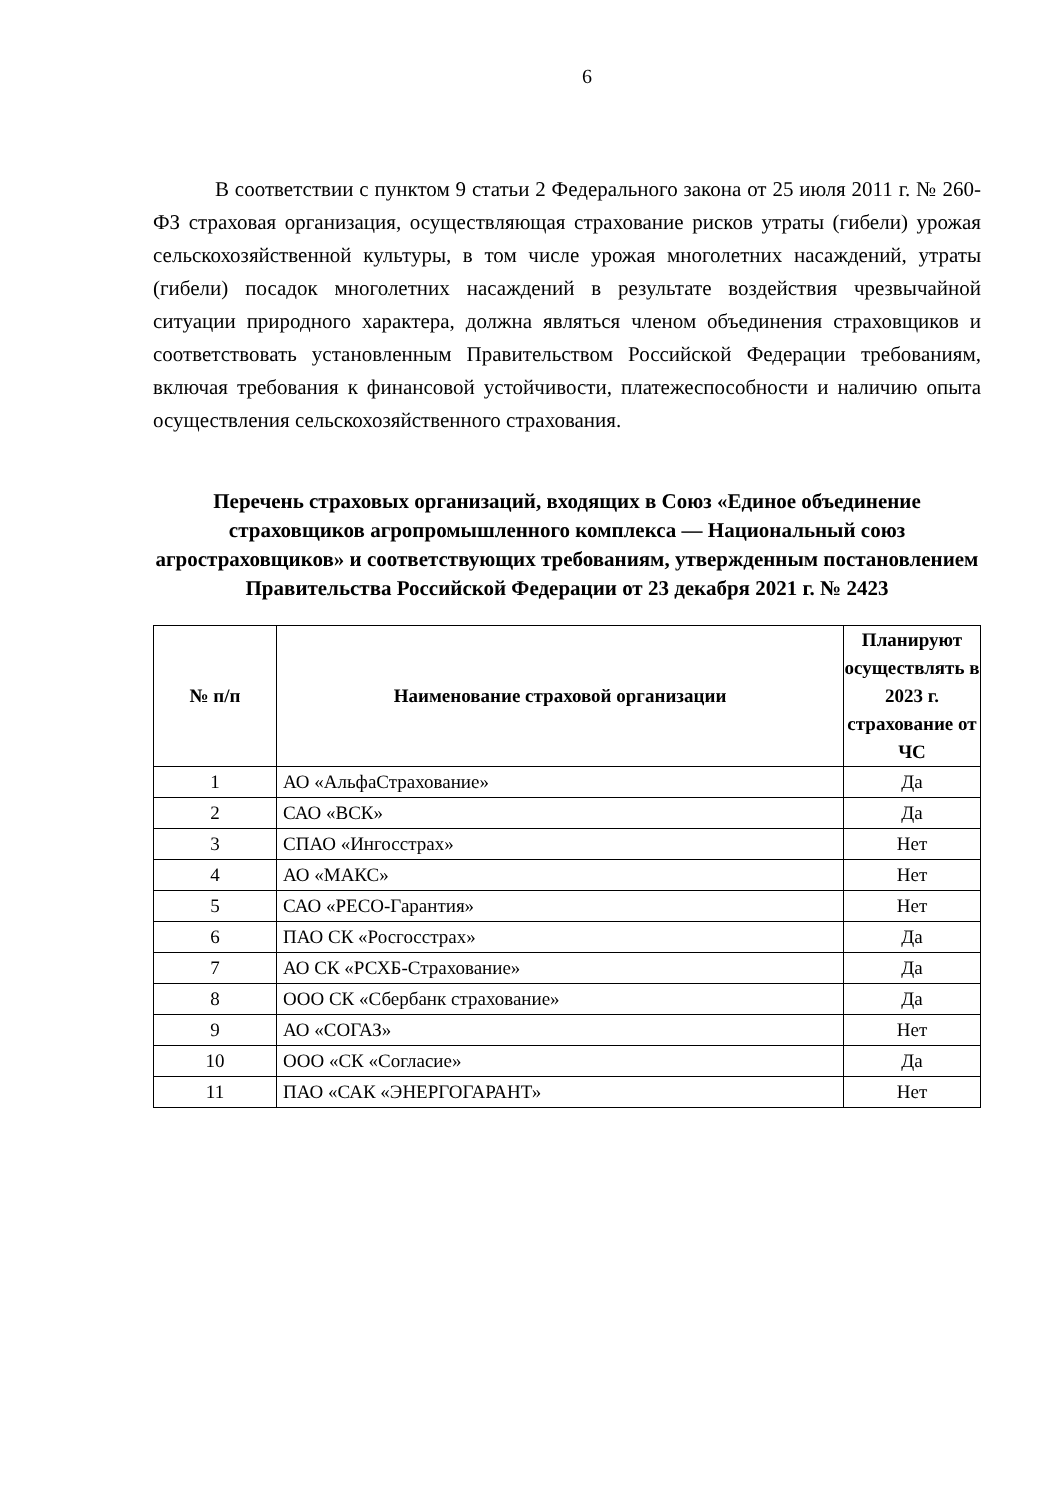6
В соответствии с пунктом 9 статьи 2 Федерального закона от 25 июля 2011 г. № 260-ФЗ страховая организация, осуществляющая страхование рисков утраты (гибели) урожая сельскохозяйственной культуры, в том числе урожая многолетних насаждений, утраты (гибели) посадок многолетних насаждений в результате воздействия чрезвычайной ситуации природного характера, должна являться членом объединения страховщиков и соответствовать установленным Правительством Российской Федерации требованиям, включая требования к финансовой устойчивости, платежеспособности и наличию опыта осуществления сельскохозяйственного страхования.
Перечень страховых организаций, входящих в Союз «Единое объединение страховщиков агропромышленного комплекса — Национальный союз агростраховщиков» и соответствующих требованиям, утвержденным постановлением Правительства Российской Федерации от 23 декабря 2021 г. № 2423
| № п/п | Наименование страховой организации | Планируют осуществлять в 2023 г. страхование от ЧС |
| --- | --- | --- |
| 1 | АО «АльфаСтрахование» | Да |
| 2 | САО «ВСК» | Да |
| 3 | СПАО «Ингосстрах» | Нет |
| 4 | АО «МАКС» | Нет |
| 5 | САО «РЕСО-Гарантия» | Нет |
| 6 | ПАО СК «Росгосстрах» | Да |
| 7 | АО СК «РСХБ-Страхование» | Да |
| 8 | ООО СК «Сбербанк страхование» | Да |
| 9 | АО «СОГАЗ» | Нет |
| 10 | ООО «СК «Согласие» | Да |
| 11 | ПАО «САК «ЭНЕРГОГАРАНТ» | Нет |